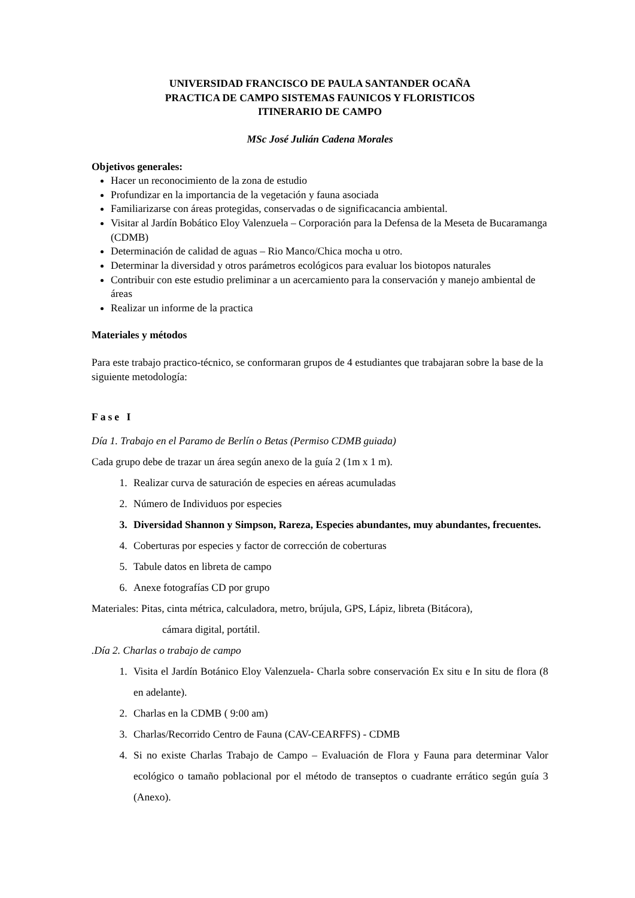UNIVERSIDAD FRANCISCO DE PAULA SANTANDER OCAÑA
PRACTICA DE CAMPO SISTEMAS FAUNICOS Y FLORISTICOS
ITINERARIO DE CAMPO
MSc José Julián Cadena Morales
Objetivos generales:
Hacer un reconocimiento de la zona de estudio
Profundizar en la importancia de la vegetación y fauna asociada
Familiarizarse con áreas protegidas, conservadas o de significacancia ambiental.
Visitar al Jardín Bobático Eloy Valenzuela – Corporación para la Defensa de la Meseta de Bucaramanga (CDMB)
Determinación de calidad de aguas – Rio Manco/Chica mocha u otro.
Determinar la diversidad y otros parámetros ecológicos para evaluar los biotopos naturales
Contribuir con este estudio preliminar a un acercamiento para la conservación y manejo ambiental de áreas
Realizar un informe de la practica
Materiales y métodos
Para este trabajo practico-técnico, se conformaran grupos de 4 estudiantes que trabajaran sobre la base de la siguiente metodología:
Fase I
Día 1. Trabajo en el Paramo de Berlín o Betas (Permiso CDMB guiada)
Cada grupo debe de trazar un área según anexo de la guía 2 (1m x 1 m).
1. Realizar curva de saturación de especies en aéreas acumuladas
2. Número de Individuos por especies
3. Diversidad Shannon y Simpson, Rareza, Especies abundantes, muy abundantes, frecuentes.
4. Coberturas por especies y factor de corrección de coberturas
5. Tabule datos en libreta de campo
6. Anexe fotografías CD por grupo
Materiales: Pitas, cinta métrica, calculadora, metro, brújula, GPS, Lápiz, libreta (Bitácora),
cámara digital, portátil.
.Día 2. Charlas o trabajo de campo
1. Visita el Jardín Botánico Eloy Valenzuela- Charla sobre conservación Ex situ e In situ de flora (8 en adelante).
2. Charlas en la CDMB ( 9:00 am)
3. Charlas/Recorrido Centro de Fauna (CAV-CEARFFS) - CDMB
4. Si no existe Charlas Trabajo de Campo – Evaluación de Flora y Fauna para determinar Valor ecológico o tamaño poblacional por el método de transeptos o cuadrante errático según guía 3 (Anexo).